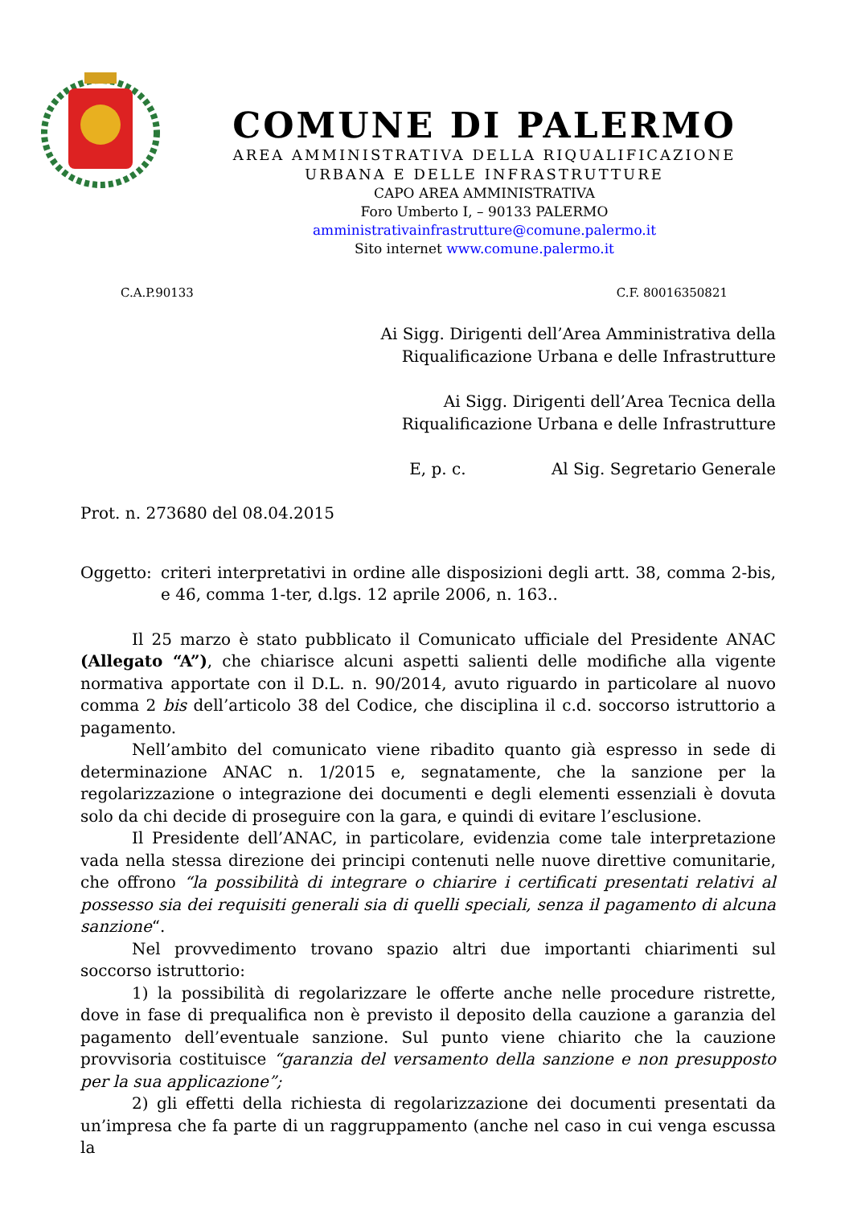COMUNE DI PALERMO
AREA AMMINISTRATIVA DELLA RIQUALIFICAZIONE
URBANA E DELLE INFRASTRUTTURE
CAPO AREA AMMINISTRATIVA
Foro Umberto I, – 90133 PALERMO
amministrativainfrastrutture@comune.palermo.it
Sito internet www.comune.palermo.it
C.A.P.90133 C.F. 80016350821
Ai Sigg. Dirigenti dell’Area Amministrativa della
Riqualificazione Urbana e delle Infrastrutture
Ai Sigg. Dirigenti dell’Area Tecnica della
Riqualificazione Urbana e delle Infrastrutture
E, p. c. Al Sig. Segretario Generale
Prot. n. 273680 del 08.04.2015
Oggetto: criteri interpretativi in ordine alle disposizioni degli artt. 38, comma 2-bis, e 46, comma 1-ter, d.lgs. 12 aprile 2006, n. 163..
Il 25 marzo è stato pubblicato il Comunicato ufficiale del Presidente ANAC (Allegato “A”), che chiarisce alcuni aspetti salienti delle modifiche alla vigente normativa apportate con il D.L. n. 90/2014, avuto riguardo in particolare al nuovo comma 2 bis dell’articolo 38 del Codice, che disciplina il c.d. soccorso istruttorio a pagamento.
Nell’ambito del comunicato viene ribadito quanto già espresso in sede di determinazione ANAC n. 1/2015 e, segnatamente, che la sanzione per la regolarizzazione o integrazione dei documenti e degli elementi essenziali è dovuta solo da chi decide di proseguire con la gara, e quindi di evitare l’esclusione.
Il Presidente dell’ANAC, in particolare, evidenzia come tale interpretazione vada nella stessa direzione dei principi contenuti nelle nuove direttive comunitarie, che offrono “la possibilità di integrare o chiarire i certificati presentati relativi al possesso sia dei requisiti generali sia di quelli speciali, senza il pagamento di alcuna sanzione“.
Nel provvedimento trovano spazio altri due importanti chiarimenti sul soccorso istruttorio:
1) la possibilità di regolarizzare le offerte anche nelle procedure ristrette, dove in fase di prequalifica non è previsto il deposito della cauzione a garanzia del pagamento dell’eventuale sanzione. Sul punto viene chiarito che la cauzione provvisoria costituisce “garanzia del versamento della sanzione e non presupposto per la sua applicazione”;
2) gli effetti della richiesta di regolarizzazione dei documenti presentati da un’impresa che fa parte di un raggruppamento (anche nel caso in cui venga escussa la